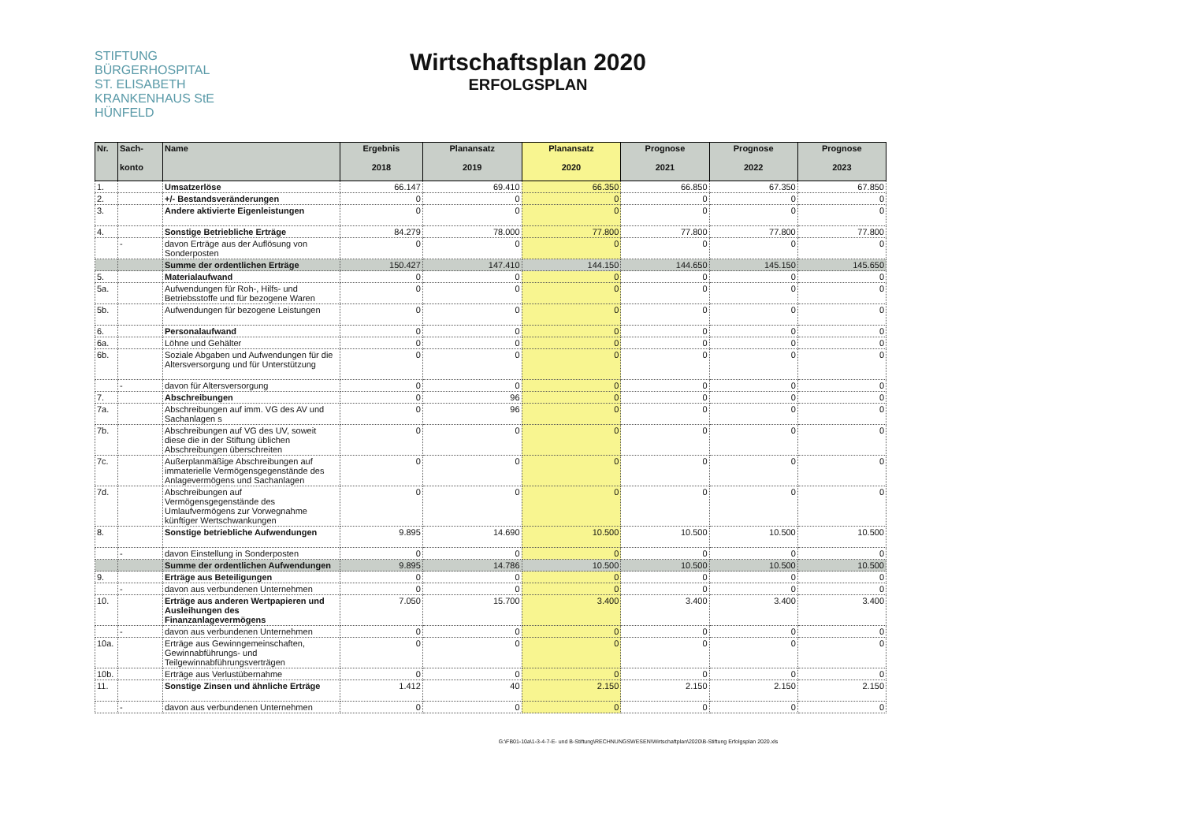STIFTUNG
BÜRGERHOSPITAL
ST. ELISABETH
KRANKENHAUS StE
HÜNFELD
Wirtschaftsplan 2020
ERFOLGSPLAN
| Nr. | Sach- konto | Name | Ergebnis 2018 | Planansatz 2019 | Planansatz 2020 | Prognose 2021 | Prognose 2022 | Prognose 2023 |
| --- | --- | --- | --- | --- | --- | --- | --- | --- |
| 1. | | Umsatzerlöse | 66.147 | 69.410 | 66.350 | 66.850 | 67.350 | 67.850 |
| 2. | | +/- Bestandsveränderungen | 0 | 0 | 0 | 0 | 0 | 0 |
| 3. | | Andere aktivierte Eigenleistungen | 0 | 0 | 0 | 0 | 0 | 0 |
| 4. | | Sonstige Betriebliche Erträge | 84.279 | 78.000 | 77.800 | 77.800 | 77.800 | 77.800 |
| | - | davon Erträge aus der Auflösung von Sonderposten | 0 | 0 | 0 | 0 | 0 | 0 |
| | | Summe der ordentlichen Erträge | 150.427 | 147.410 | 144.150 | 144.650 | 145.150 | 145.650 |
| 5. | | Materialaufwand | 0 | 0 | 0 | 0 | 0 | 0 |
| 5a. | | Aufwendungen für Roh-, Hilfs- und Betriebsstoffe und für bezogene Waren | 0 | 0 | 0 | 0 | 0 | 0 |
| 5b. | | Aufwendungen für bezogene Leistungen | 0 | 0 | 0 | 0 | 0 | 0 |
| 6. | | Personalaufwand | 0 | 0 | 0 | 0 | 0 | 0 |
| 6a. | | Löhne und Gehälter | 0 | 0 | 0 | 0 | 0 | 0 |
| 6b. | | Soziale Abgaben und Aufwendungen für die Altersversorgung und für Unterstützung | 0 | 0 | 0 | 0 | 0 | 0 |
| | - | davon für Altersversorgung | 0 | 0 | 0 | 0 | 0 | 0 |
| 7. | | Abschreibungen | 0 | 96 | 0 | 0 | 0 | 0 |
| 7a. | | Abschreibungen auf imm. VG des AV und Sachanlagen s | 0 | 96 | 0 | 0 | 0 | 0 |
| 7b. | | Abschreibungen auf VG des UV, soweit diese die in der Stiftung üblichen Abschreibungen überschreiten | 0 | 0 | 0 | 0 | 0 | 0 |
| 7c. | | Außerplanmäßige Abschreibungen auf immaterielle Vermögensgegenstände des Anlagevermögens und Sachanlagen | 0 | 0 | 0 | 0 | 0 | 0 |
| 7d. | | Abschreibungen auf Vermögensgegenstände des Umlaufvermögens zur Vorwegnahme künftiger Wertschwankungen | 0 | 0 | 0 | 0 | 0 | 0 |
| 8. | | Sonstige betriebliche Aufwendungen | 9.895 | 14.690 | 10.500 | 10.500 | 10.500 | 10.500 |
| | - | davon Einstellung in Sonderposten | 0 | 0 | 0 | 0 | 0 | 0 |
| | | Summe der ordentlichen Aufwendungen | 9.895 | 14.786 | 10.500 | 10.500 | 10.500 | 10.500 |
| 9. | | Erträge aus Beteiligungen | 0 | 0 | 0 | 0 | 0 | 0 |
| | - | davon aus verbundenen Unternehmen | 0 | 0 | 0 | 0 | 0 | 0 |
| 10. | | Erträge aus anderen Wertpapieren und Ausleihungen des Finanzanlagevermögens | 7.050 | 15.700 | 3.400 | 3.400 | 3.400 | 3.400 |
| | - | davon aus verbundenen Unternehmen | 0 | 0 | 0 | 0 | 0 | 0 |
| 10a. | | Erträge aus Gewinngemeinschaften, Gewinnabführungs- und Teilgewinnabführungsverträgen | 0 | 0 | 0 | 0 | 0 | 0 |
| 10b. | | Erträge aus Verlustübernahme | 0 | 0 | 0 | 0 | 0 | 0 |
| 11. | | Sonstige Zinsen und ähnliche Erträge | 1.412 | 40 | 2.150 | 2.150 | 2.150 | 2.150 |
| | - | davon aus verbundenen Unternehmen | 0 | 0 | 0 | 0 | 0 | 0 |
G:\FB01-10a\1-3-4-7-E- und B-Stiftung\RECHNUNGSWESEN\Wirtschaftplan\2020\B-Stiftung Erfolgsplan 2020.xls